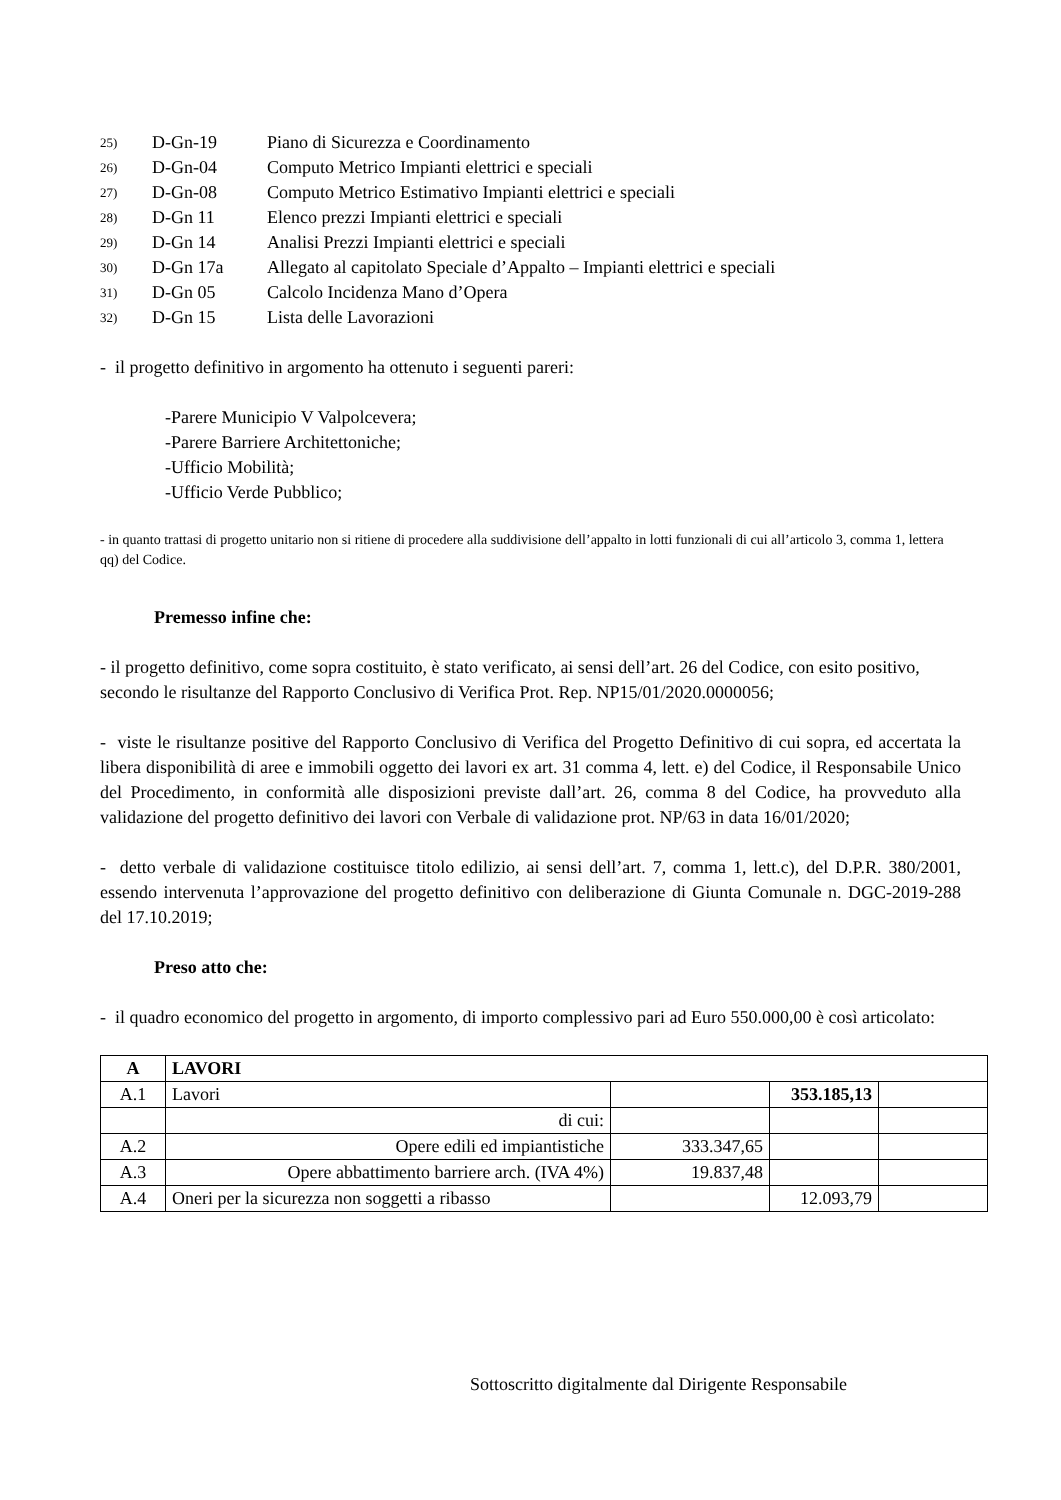25) D-Gn-19 Piano di Sicurezza e Coordinamento
26) D-Gn-04 Computo Metrico Impianti elettrici e speciali
27) D-Gn-08 Computo Metrico Estimativo Impianti elettrici e speciali
28) D-Gn 11 Elenco prezzi Impianti elettrici e speciali
29) D-Gn 14 Analisi Prezzi Impianti elettrici e speciali
30) D-Gn 17a Allegato al capitolato Speciale d’Appalto – Impianti elettrici e speciali
31) D-Gn 05 Calcolo Incidenza Mano d’Opera
32) D-Gn 15 Lista delle Lavorazioni
- il progetto definitivo in argomento ha ottenuto i seguenti pareri:
-Parere Municipio V Valpolcevera;
-Parere Barriere Architettoniche;
-Ufficio Mobilità;
-Ufficio Verde Pubblico;
- in quanto trattasi di progetto unitario non si ritiene di procedere alla suddivisione dell’appalto in lotti funzionali di cui all’articolo 3, comma 1, lettera qq) del Codice.
Premesso infine che:
- il progetto definitivo, come sopra costituito, è stato verificato, ai sensi dell’art. 26 del Codice, con esito positivo, secondo le risultanze del Rapporto Conclusivo di Verifica Prot. Rep. NP15/01/2020.0000056;
- viste le risultanze positive del Rapporto Conclusivo di Verifica del Progetto Definitivo di cui sopra, ed accertata la libera disponibilità di aree e immobili oggetto dei lavori ex art. 31 comma 4, lett. e) del Codice, il Responsabile Unico del Procedimento, in conformità alle disposizioni previste dall’art. 26, comma 8 del Codice, ha provveduto alla validazione del progetto definitivo dei lavori con Verbale di validazione prot. NP/63 in data 16/01/2020;
- detto verbale di validazione costituisce titolo edilizio, ai sensi dell’art. 7, comma 1, lett.c), del D.P.R. 380/2001, essendo intervenuta l’approvazione del progetto definitivo con deliberazione di Giunta Comunale n. DGC-2019-288 del 17.10.2019;
Preso atto che:
- il quadro economico del progetto in argomento, di importo complessivo pari ad Euro 550.000,00 è così articolato:
| A | LAVORI | | | |
| --- | --- | --- | --- | --- |
| A.1 | Lavori | | 353.185,13 | |
| | di cui: | | | |
| A.2 | Opere edili ed impiantistiche | 333.347,65 | | |
| A.3 | Opere abbattimento barriere arch. (IVA 4%) | 19.837,48 | | |
| A.4 | Oneri per la sicurezza non soggetti a ribasso | | 12.093,79 | |
Sottoscritto digitalmente dal Dirigente Responsabile